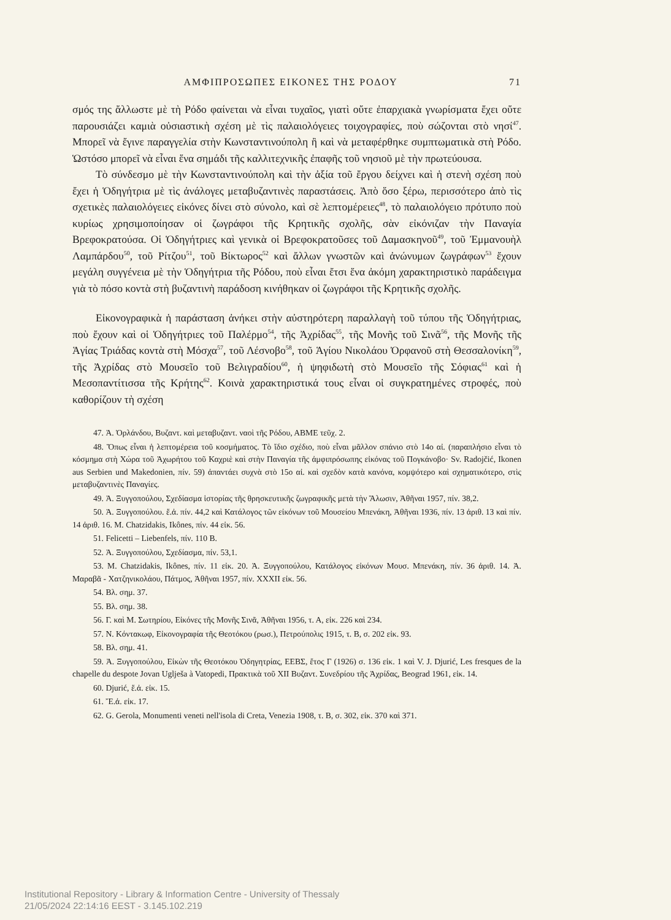ΑΜΦΙΠΡΟΣΩΠΕΣ ΕΙΚΟΝΕΣ ΤΗΣ ΡΟΔΟΥ 71
σμός της ἄλλωστε μὲ τὴ Ρόδο φαίνεται νὰ εἶναι τυχαῖος, γιατὶ οὔτε ἐπαρχιακὰ γνωρίσματα ἔχει οὔτε παρουσιάζει καμιὰ οὐσιαστικὴ σχέση μὲ τὶς παλαιολόγειες τοιχογραφίες, ποὺ σώζονται στὸ νησί<sup>47</sup>. Μπορεῖ νὰ ἔγινε παραγγελία στὴν Κωνσταντινούπολη ἢ καὶ νὰ μεταφέρθηκε συμπτωματικὰ στὴ Ρόδο. Ὡστόσο μπορεῖ νὰ εἶναι ἕνα σημάδι τῆς καλλιτεχνικῆς ἐπαφῆς τοῦ νησιοῦ μὲ τὴν πρωτεύουσα.
Τὸ σύνδεσμο μὲ τὴν Κωνσταντινούπολη καὶ τὴν ἀξία τοῦ ἔργου δείχνει καὶ ἡ στενὴ σχέση ποὺ ἔχει ἡ Ὁδηγήτρια μὲ τὶς ἀνάλογες μεταβυζαντινὲς παραστάσεις. Ἀπὸ ὅσο ξέρω, περισσότερο ἀπὸ τὶς σχετικὲς παλαιολόγειες εἰκόνες δίνει στὸ σύνολο, καὶ σὲ λεπτομέρειες<sup>48</sup>, τὸ παλαιολόγειο πρότυπο ποὺ κυρίως χρησιμοποίησαν οἱ ζωγράφοι τῆς Κρητικῆς σχολῆς, σὰν εἰκόνιζαν τὴν Παναγία Βρεφοκρατούσα. Οἱ Ὁδηγήτριες καὶ γενικὰ οἱ Βρεφοκρατοῦσες τοῦ Δαμασκηνοῦ<sup>49</sup>, τοῦ Ἐμμανουὴλ Λαμπάρδου<sup>50</sup>, τοῦ Ρίτζου<sup>51</sup>, τοῦ Βίκτωρος<sup>52</sup> καὶ ἄλλων γνωστῶν καὶ ἀνώνυμων ζωγράφων<sup>53</sup> ἔχουν μεγάλη συγγένεια μὲ τὴν Ὁδηγήτρια τῆς Ρόδου, ποὺ εἶναι ἔτσι ἕνα ἀκόμη χαρακτηριστικὸ παράδειγμα γιὰ τὸ πόσο κοντὰ στὴ βυζαντινὴ παράδοση κινήθηκαν οἱ ζωγράφοι τῆς Κρητικῆς σχολῆς.
Εἰκονογραφικὰ ἡ παράσταση ἀνήκει στὴν αὐστηρότερη παραλλαγὴ τοῦ τύπου τῆς Ὁδηγήτριας, ποὺ ἔχουν καὶ οἱ Ὁδηγήτριες τοῦ Παλέρμο<sup>54</sup>, τῆς Ἀχρίδας<sup>55</sup>, τῆς Μονῆς τοῦ Σινᾶ<sup>56</sup>, τῆς Μονῆς τῆς Ἁγίας Τριάδας κοντὰ στὴ Μόσχα<sup>57</sup>, τοῦ Λέσνοβο<sup>58</sup>, τοῦ Ἁγίου Νικολάου Ὀρφανοῦ στὴ Θεσσαλονίκη<sup>59</sup>, τῆς Ἀχρίδας στὸ Μουσεῖο τοῦ Βελιγραδίου<sup>60</sup>, ἡ ψηφιδωτὴ στὸ Μουσεῖο τῆς Σόφιας<sup>61</sup> καὶ ἡ Μεσοπαντίτισσα τῆς Κρήτης<sup>62</sup>. Κοινὰ χαρακτηριστικά τους εἶναι οἱ συγκρατημένες στροφές, ποὺ καθορίζουν τὴ σχέση
47. Ἀ. Ὀρλάνδου, Βυζαντ. καὶ μεταβυζαντ. ναοὶ τῆς Ρόδου, ΑΒΜΕ τεῦχ. 2.
48. Ὅπως εἶναι ἡ λεπτομέρεια τοῦ κοσμήματος. Τὸ ἴδιο σχέδιο, ποὺ εἶναι μᾶλλον σπάνιο στὸ 14ο αἰ. (παραπλήσιο εἶναι τὸ κόσμημα στὴ Χώρα τοῦ Ἀχωρήτου τοῦ Καχριὲ καὶ στὴν Παναγία τῆς ἀμφιπρόσωπης εἰκόνας τοῦ Πογκάνοβο· Sv. Radojčić, Ikonen aus Serbien und Makedonien, πίν. 59) ἀπαντάει συχνὰ στὸ 15ο αἰ. καὶ σχεδὸν κατὰ κανόνα, κομψότερο καὶ σχηματικότερο, στὶς μεταβυζαντινὲς Παναγίες.
49. Ἀ. Ξυγγοπούλου, Σχεδίασμα ἱστορίας τῆς θρησκευτικῆς ζωγραφικῆς μετὰ τὴν Ἅλωσιν, Ἀθῆναι 1957, πίν. 38,2.
50. Ἀ. Ξυγγοπούλου. ἔ.ἀ. πίν. 44,2 καὶ Κατάλογος τῶν εἰκόνων τοῦ Μουσείου Μπενάκη, Ἀθῆναι 1936, πίν. 13 ἀριθ. 13 καὶ πίν. 14 ἀριθ. 16. M. Chatzidakis, Ikônes, πίν. 44 εἰκ. 56.
51. Felicetti – Liebenfels, πίν. 110 B.
52. Ἀ. Ξυγγοπούλου, Σχεδίασμα, πίν. 53,1.
53. M. Chatzidakis, Ikônes, πίν. 11 εἰκ. 20. Ἀ. Ξυγγοπούλου, Κατάλογος εἰκόνων Μουσ. Μπενάκη, πίν. 36 ἀριθ. 14. Ἀ. Μαραβᾶ - Χατζηνικολάου, Πάτμος, Ἀθῆναι 1957, πίν. XXXII εἰκ. 56.
54. Βλ. σημ. 37.
55. Βλ. σημ. 38.
56. Γ. καὶ Μ. Σωτηρίου, Εἰκόνες τῆς Μονῆς Σινᾶ, Ἀθῆναι 1956, τ. Α, εἰκ. 226 καὶ 234.
57. Ν. Κόντακωφ, Εἰκονογραφία τῆς Θεοτόκου (ρωσ.), Πετρούπολις 1915, τ. Β, σ. 202 εἰκ. 93.
58. Βλ. σημ. 41.
59. Ἀ. Ξυγγοπούλου, Εἰκὼν τῆς Θεοτόκου Ὁδηγητρίας, ΕΕΒΣ, ἔτος Γ (1926) σ. 136 εἰκ. 1 καὶ V. J. Djurić, Les fresques de la chapelle du despote Jovan Uglješa à Vatopedi, Πρακτικὰ τοῦ XII Βυζαντ. Συνεδρίου τῆς Ἀχρίδας, Beograd 1961, εἰκ. 14.
60. Djurić, ἔ.ἀ. εἰκ. 15.
61. Ἔ.ἀ. εἰκ. 17.
62. G. Gerola, Monumenti veneti nell'isola di Creta, Venezia 1908, τ. B, σ. 302, εἰκ. 370 καὶ 371.
Institutional Repository - Library & Information Centre - University of Thessaly
21/05/2024 22:14:16 EEST - 3.145.102.219